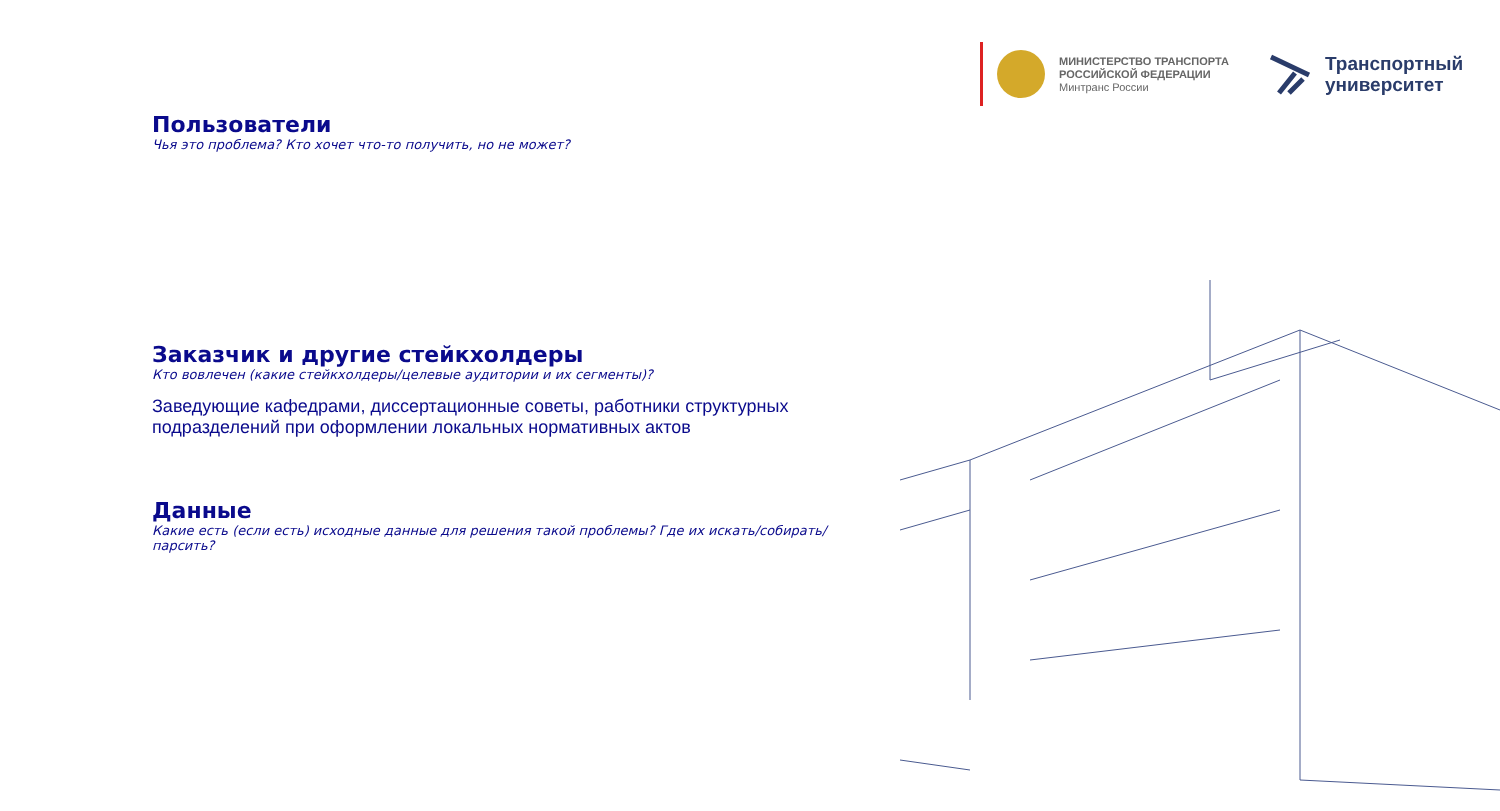МИНИСТЕРСТВО ТРАНСПОРТА
РОССИЙСКОЙ ФЕДЕРАЦИИ
Минтранс России
Транспортный
университет
Пользователи
Чья это проблема? Кто хочет что-то получить, но не может?
Заказчик и другие стейкхолдеры
Кто вовлечен (какие стейкхолдеры/целевые аудитории и их сегменты)?
Заведующие кафедрами, диссертационные советы, работники структурных подразделений при оформлении локальных нормативных актов
Данные
Какие есть (если есть) исходные данные для решения такой проблемы? Где их искать/собирать/парсить?